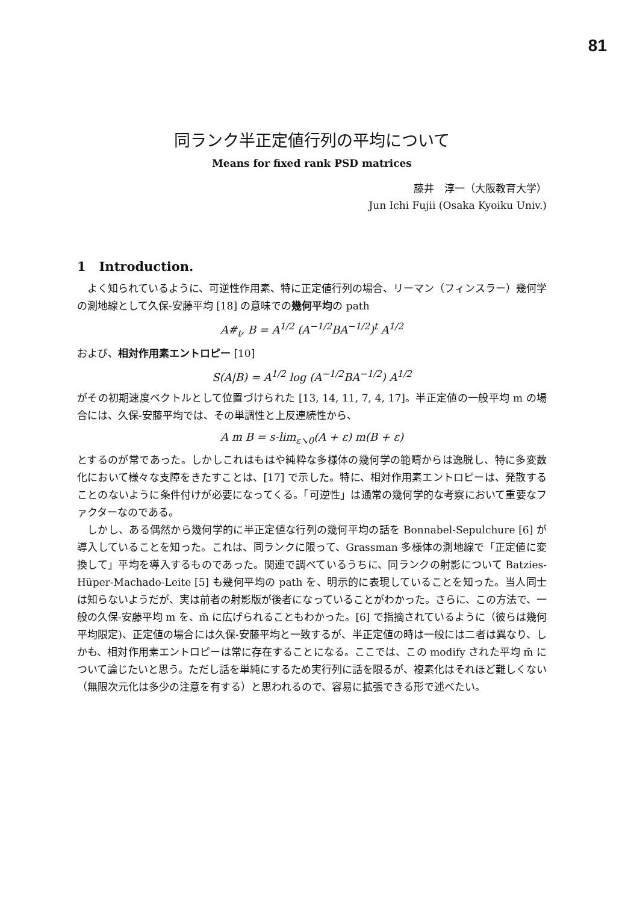81
同ランク半正定値行列の平均について
Means for fixed rank PSD matrices
藤井　淳一（大阪教育大学）
Jun Ichi Fujii (Osaka Kyoiku Univ.)
1 Introduction.
よく知られているように、可逆性作用素、特に正定値行列の場合、リーマン（フィンスラー）幾何学の測地線として久保-安藤平均 [18] の意味での幾何平均の path
A#<sub>t</sub>, B = A<sup>1/2</sup> (A<sup>−1/2</sup>BA<sup>−1/2</sup>)<sup>t</sup> A<sup>1/2</sup>
および、相対作用素エントロピー [10]
S(A|B) = A<sup>1/2</sup> log (A<sup>−1/2</sup>BA<sup>−1/2</sup>) A<sup>1/2</sup>
がその初期速度ベクトルとして位置づけられた [13, 14, 11, 7, 4, 17]。半正定値の一般平均 m の場合には、久保-安藤平均では、その単調性と上反連続性から、
A m B = s-lim<sub>ε↘0</sub>(A + ε) m(B + ε)
とするのが常であった。しかしこれはもはや純粋な多様体の幾何学の範疇からは逸脱し、特に多変数化において様々な支障をきたすことは、[17] で示した。特に、相対作用素エントロピーは、発散することのないように条件付けが必要になってくる。「可逆性」は通常の幾何学的な考察において重要なファクターなのである。
しかし、ある偶然から幾何学的に半正定値な行列の幾何平均の話を Bonnabel-Sepulchure [6] が導入していることを知った。これは、同ランクに限って、Grassman 多様体の測地線で「正定値に変換して」平均を導入するものであった。関連で調べているうちに、同ランクの射影について Batzies-Hüper-Machado-Leite [5] も幾何平均の path を、明示的に表現していることを知った。当人同士は知らないようだが、実は前者の射影版が後者になっていることがわかった。さらに、この方法で、一般の久保-安藤平均 m を、m̃ に広げられることもわかった。[6] で指摘されているように（彼らは幾何平均限定)、正定値の場合には久保-安藤平均と一致するが、半正定値の時は一般には二者は異なり、しかも、相対作用素エントロピーは常に存在することになる。ここでは、この modify された平均 m̃ について論じたいと思う。ただし話を単純にするため実行列に話を限るが、複素化はそれほど難しくない（無限次元化は多少の注意を有する）と思われるので、容易に拡張できる形で述べたい。